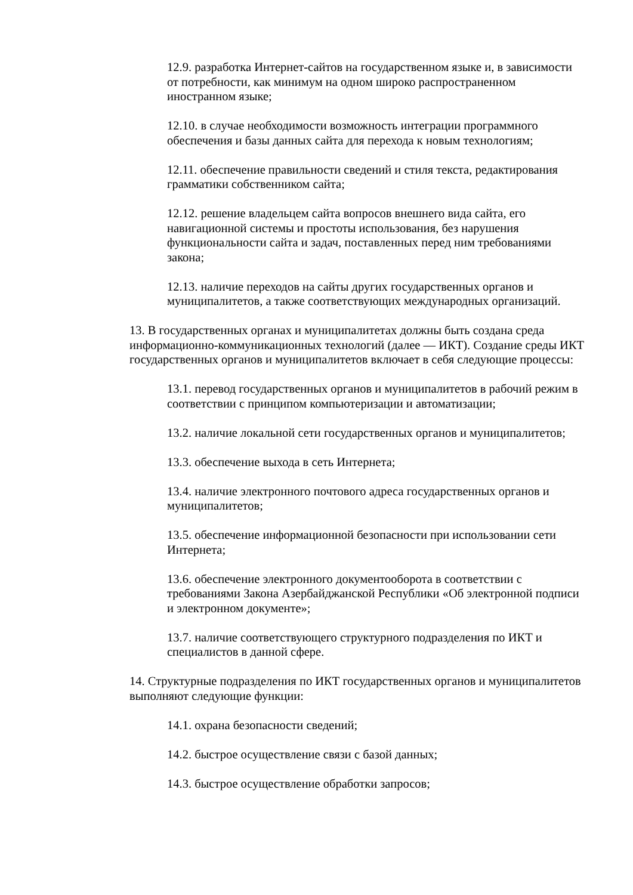12.9. разработка Интернет-сайтов на государственном языке и, в зависимости от потребности, как минимум на одном широко распространенном иностранном языке;
12.10. в случае необходимости возможность интеграции программного обеспечения и базы данных сайта для перехода к новым технологиям;
12.11. обеспечение правильности сведений и стиля текста, редактирования грамматики собственником сайта;
12.12. решение владельцем сайта вопросов внешнего вида сайта, его навигационной системы и простоты использования, без нарушения функциональности сайта и задач, поставленных перед ним требованиями закона;
12.13. наличие переходов на сайты других государственных органов и муниципалитетов, а также соответствующих международных организаций.
13. В государственных органах и муниципалитетах должны быть создана среда информационно-коммуникационных технологий (далее — ИКТ). Создание среды ИКТ государственных органов и муниципалитетов включает в себя следующие процессы:
13.1. перевод государственных органов и муниципалитетов в рабочий режим в соответствии с принципом компьютеризации и автоматизации;
13.2. наличие локальной сети государственных органов и муниципалитетов;
13.3. обеспечение выхода в сеть Интернета;
13.4. наличие электронного почтового адреса государственных органов и муниципалитетов;
13.5. обеспечение информационной безопасности при использовании сети Интернета;
13.6. обеспечение электронного документооборота в соответствии с требованиями Закона Азербайджанской Республики «Об электронной подписи и электронном документе»;
13.7. наличие соответствующего структурного подразделения по ИКТ и специалистов в данной сфере.
14. Структурные подразделения по ИКТ государственных органов и муниципалитетов выполняют следующие функции:
14.1. охрана безопасности сведений;
14.2. быстрое осуществление связи с базой данных;
14.3. быстрое осуществление обработки запросов;